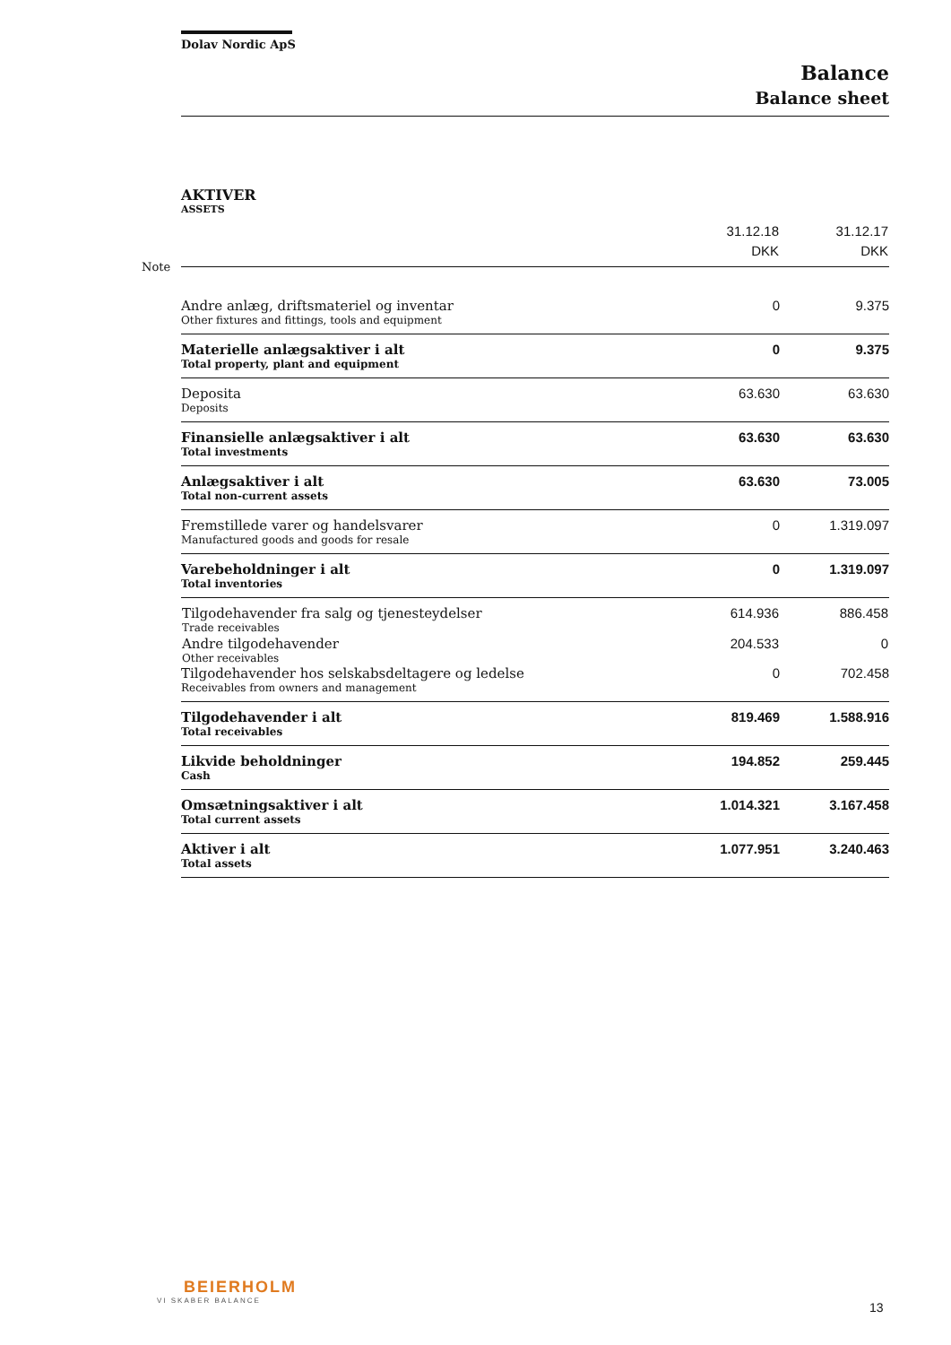Note
Dolav Nordic ApS
Balance
Balance sheet
AKTIVER
ASSETS
| | 31.12.18 DKK | 31.12.17 DKK |
| --- | --- | --- |
| Andre anlæg, driftsmateriel og inventar Other fixtures and fittings, tools and equipment | 0 | 9.375 |
| Materielle anlægsaktiver i alt Total property, plant and equipment | 0 | 9.375 |
| Deposita Deposits | 63.630 | 63.630 |
| Finansielle anlægsaktiver i alt Total investments | 63.630 | 63.630 |
| Anlægsaktiver i alt Total non-current assets | 63.630 | 73.005 |
| Fremstillede varer og handelsvarer Manufactured goods and goods for resale | 0 | 1.319.097 |
| Varebeholdninger i alt Total inventories | 0 | 1.319.097 |
| Tilgodehavender fra salg og tjenesteydelser Trade receivables | 614.936 | 886.458 |
| Andre tilgodehavender Other receivables | 204.533 | 0 |
| Tilgodehavender hos selskabsdeltagere og ledelse Receivables from owners and management | 0 | 702.458 |
| Tilgodehavender i alt Total receivables | 819.469 | 1.588.916 |
| Likvide beholdninger Cash | 194.852 | 259.445 |
| Omsætningsaktiver i alt Total current assets | 1.014.321 | 3.167.458 |
| Aktiver i alt Total assets | 1.077.951 | 3.240.463 |
BEIERHOLM
VI SKABER BALANCE
13